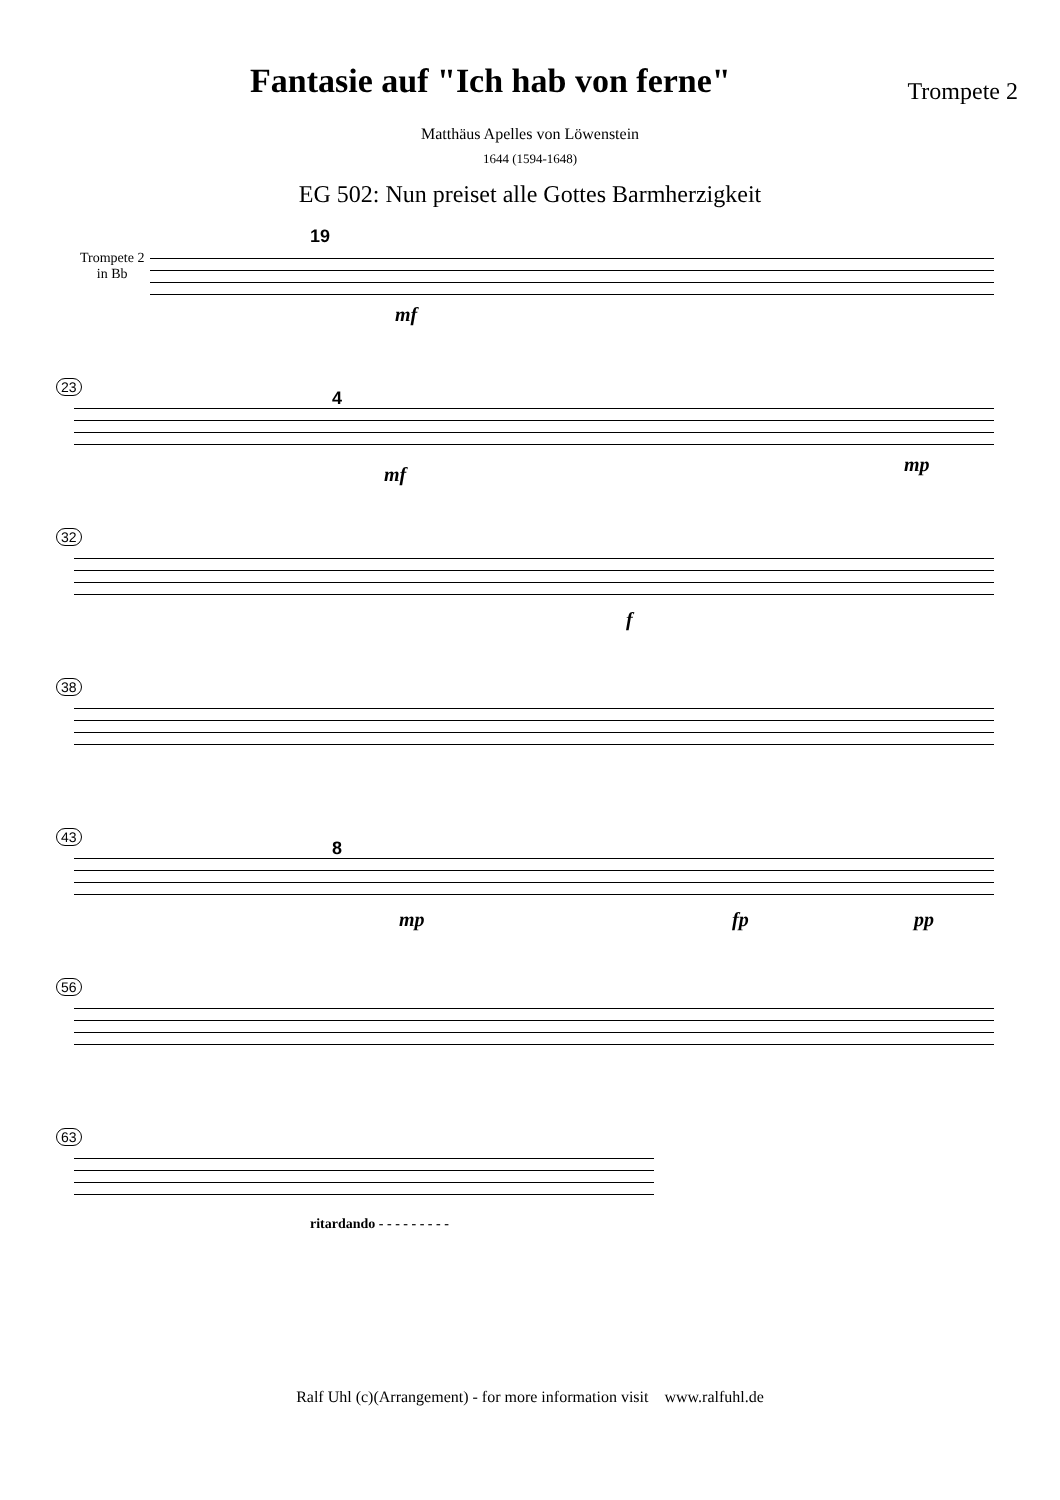Fantasie auf "Ich hab von ferne"
Trompete 2
Matthäus Apelles von Löwenstein
1644 (1594-1648)
EG 502: Nun preiset alle Gottes Barmherzigkeit
Trompete 2
in Bb
19
mf
23
4
mf mp
32
f
38
43
8
mp fp pp
56
63
ritardando - - - - - - - - -
Ralf Uhl (c)(Arrangement) - for more information visit www.ralfuhl.de